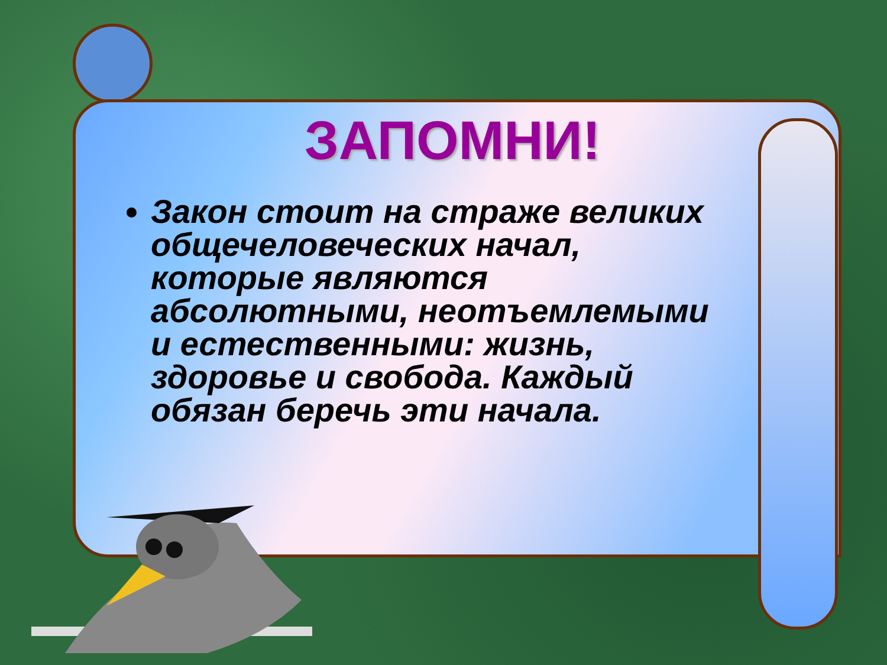ЗАПОМНИ!
Закон стоит на страже великих общечеловеческих начал, которые являются абсолютными, неотъемлемыми и естественными: жизнь, здоровье и свобода. Каждый обязан беречь эти начала.